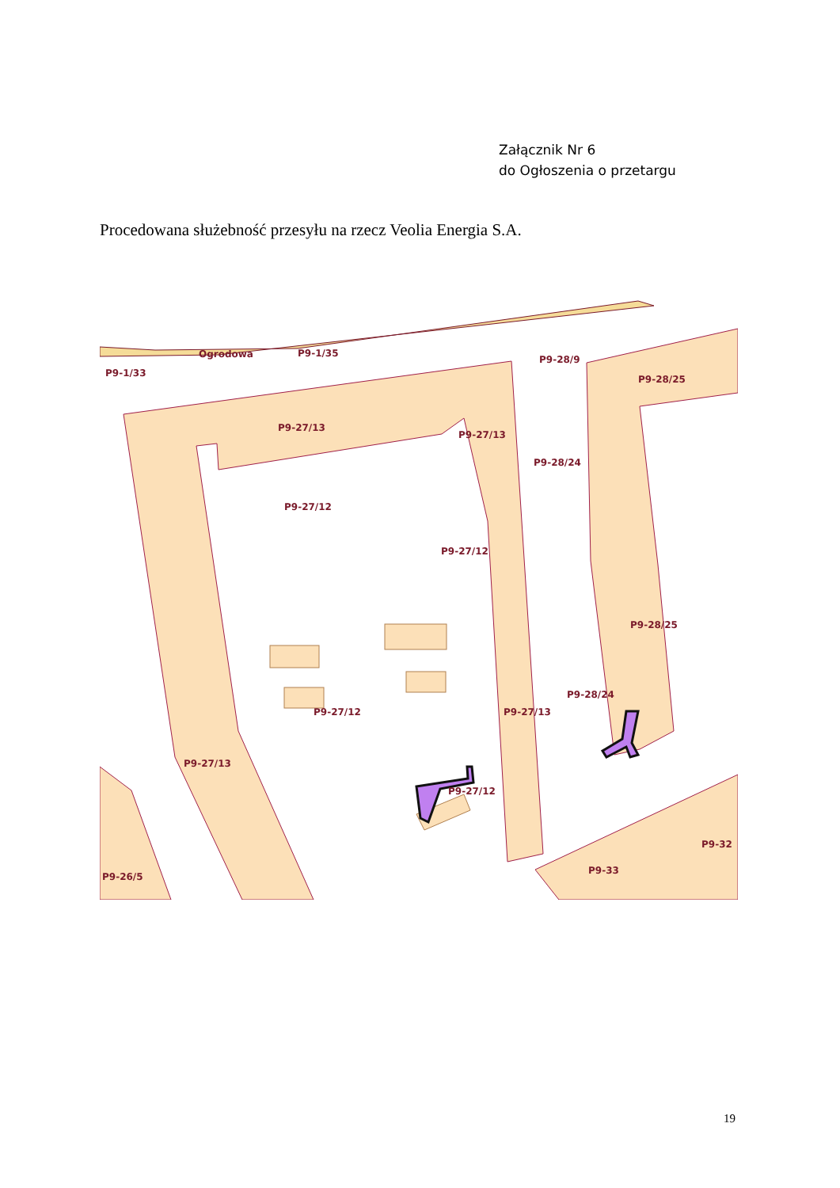Załącznik Nr 6
do Ogłoszenia o przetargu
Procedowana służebność przesyłu na rzecz Veolia Energia S.A.
Ogrodowa
P9-1/35
P9-1/33
P9-28/9
P9-28/25
P9-27/13
P9-27/13
P9-28/24
P9-27/12
P9-27/12
P9-28/25
P9-28/24
P9-27/12
P9-27/13
P9-27/13
P9-27/12
P9-32
P9-33
P9-26/5
19